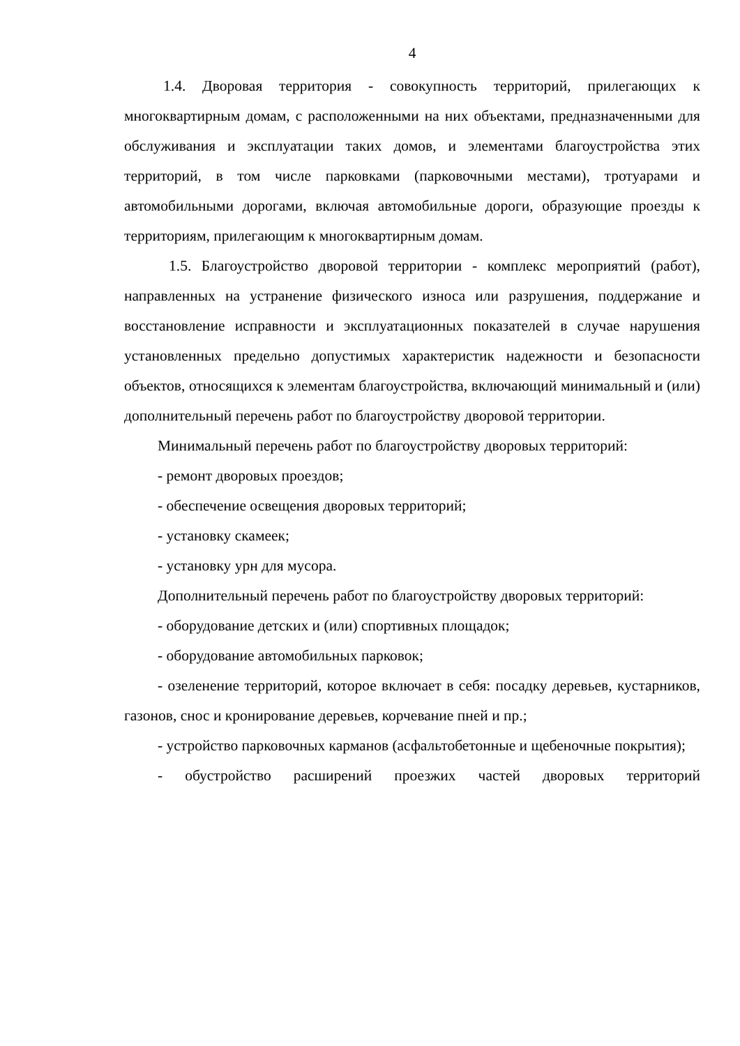4
1.4. Дворовая территория - совокупность территорий, прилегающих к многоквартирным домам, с расположенными на них объектами, предназначенными для обслуживания и эксплуатации таких домов, и элементами благоустройства этих территорий, в том числе парковками (парковочными местами), тротуарами и автомобильными дорогами, включая автомобильные дороги, образующие проезды к территориям, прилегающим к многоквартирным домам.
1.5. Благоустройство дворовой территории - комплекс мероприятий (работ), направленных на устранение физического износа или разрушения, поддержание и восстановление исправности и эксплуатационных показателей в случае нарушения установленных предельно допустимых характеристик надежности и безопасности объектов, относящихся к элементам благоустройства, включающий минимальный и (или) дополнительный перечень работ по благоустройству дворовой территории.
Минимальный перечень работ по благоустройству дворовых территорий:
- ремонт дворовых проездов;
- обеспечение освещения дворовых территорий;
- установку скамеек;
- установку урн для мусора.
Дополнительный перечень работ по благоустройству дворовых территорий:
- оборудование детских и (или) спортивных площадок;
- оборудование автомобильных парковок;
- озеленение территорий, которое включает в себя: посадку деревьев, кустарников, газонов, снос и кронирование деревьев, корчевание пней и пр.;
- устройство парковочных карманов (асфальтобетонные и щебеночные покрытия);
- обустройство расширений проезжих частей дворовых территорий